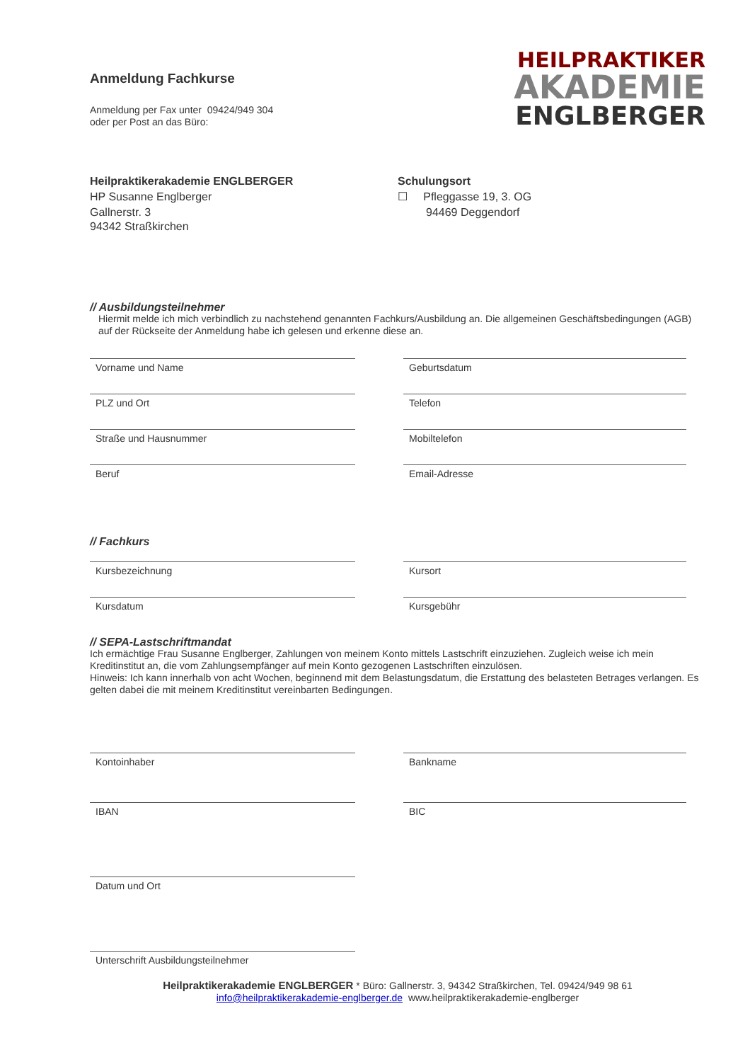Anmeldung Fachkurse
HEILPRAKTIKER
AKADEMIE
ENGLBERGER
Anmeldung per Fax unter 09424/949 304
oder per Post an das Büro:
Heilpraktikerakademie ENGLBERGER
HP Susanne Englberger
Gallnerstr. 3
94342 Straßkirchen
Schulungsort
☐ Pfleggasse 19, 3. OG
94469 Deggendorf
// Ausbildungsteilnehmer
Hiermit melde ich mich verbindlich zu nachstehend genannten Fachkurs/Ausbildung an. Die allgemeinen Geschäftsbedingungen (AGB) auf der Rückseite der Anmeldung habe ich gelesen und erkenne diese an.
Vorname und Name
Geburtsdatum
PLZ und Ort
Telefon
Straße und Hausnummer
Mobiltelefon
Beruf
Email-Adresse
// Fachkurs
Kursbezeichnung
Kursort
Kursdatum
Kursgebühr
// SEPA-Lastschriftmandat
Ich ermächtige Frau Susanne Englberger, Zahlungen von meinem Konto mittels Lastschrift einzuziehen. Zugleich weise ich mein Kreditinstitut an, die vom Zahlungsempfänger auf mein Konto gezogenen Lastschriften einzulösen.
Hinweis: Ich kann innerhalb von acht Wochen, beginnend mit dem Belastungsdatum, die Erstattung des belasteten Betrages verlangen. Es gelten dabei die mit meinem Kreditinstitut vereinbarten Bedingungen.
Kontoinhaber
Bankname
IBAN
BIC
Datum und Ort
Unterschrift Ausbildungsteilnehmer
Heilpraktikerakademie ENGLBERGER * Büro: Gallnerstr. 3, 94342 Straßkirchen, Tel. 09424/949 98 61
info@heilpraktikerakademie-englberger.de www.heilpraktikerakademie-englberger